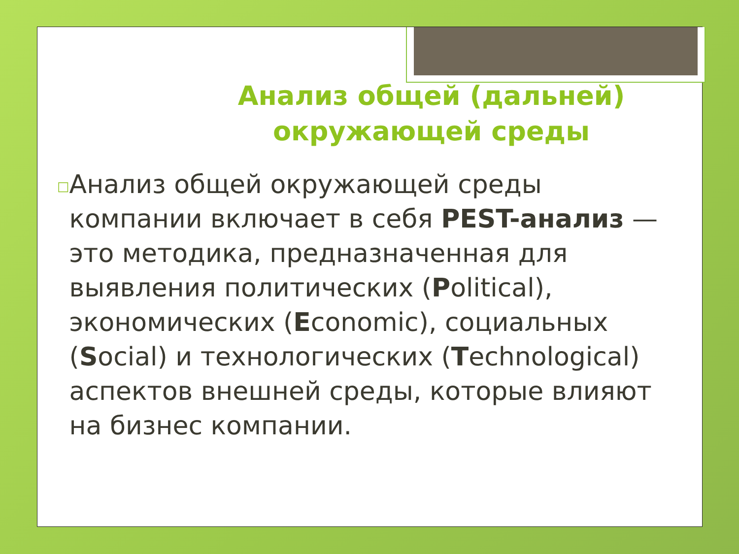Анализ общей (дальней) окружающей среды
□ Анализ общей окружающей среды компании включает в себя PEST-анализ — это методика, предназначенная для выявления политических (Political), экономических (Economic), социальных (Social) и технологических (Technological) аспектов внешней среды, которые влияют на бизнес компании.